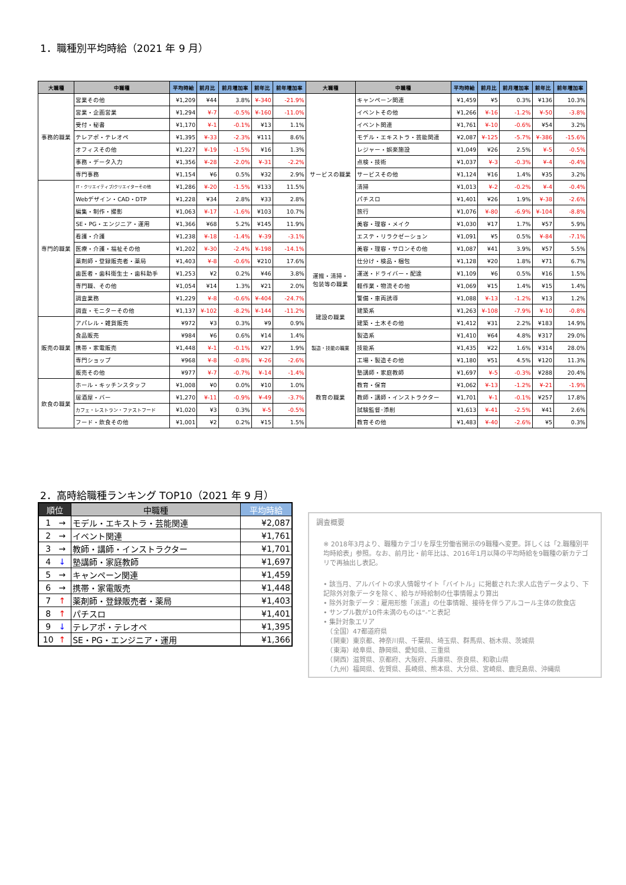1．職種別平均時給（2021 年 9 月）
| 大職種 | 中職種 | 平均時給 | 前月比 | 前月増加率 | 前年比 | 前年増加率 | 大職種 | 中職種 | 平均時給 | 前月比 | 前月増加率 | 前年比 | 前年増加率 |
| --- | --- | --- | --- | --- | --- | --- | --- | --- | --- | --- | --- | --- | --- |
| 事務的職業 | 営業その他 | ¥1,209 | ¥44 | 3.8% | ¥-340 | -21.9% | サービスの職業 | キャンペーン関連 | ¥1,459 | ¥5 | 0.3% | ¥136 | 10.3% |
| | 営業・企画営業 | ¥1,294 | ¥-7 | -0.5% | ¥-160 | -11.0% | | イベントその他 | ¥1,266 | ¥-16 | -1.2% | ¥-50 | -3.8% |
| | 受付・秘書 | ¥1,170 | ¥-1 | -0.1% | ¥13 | 1.1% | | イベント関連 | ¥1,761 | ¥-10 | -0.6% | ¥54 | 3.2% |
| | テレアポ・テレオペ | ¥1,395 | ¥-33 | -2.3% | ¥111 | 8.6% | | モデル・エキストラ・芸能関連 | ¥2,087 | ¥-125 | -5.7% | ¥-386 | -15.6% |
| | オフィスその他 | ¥1,227 | ¥-19 | -1.5% | ¥16 | 1.3% | | レジャー・娯楽施設 | ¥1,049 | ¥26 | 2.5% | ¥-5 | -0.5% |
| | 事務・データ入力 | ¥1,356 | ¥-28 | -2.0% | ¥-31 | -2.2% | | 点検・技術 | ¥1,037 | ¥-3 | -0.3% | ¥-4 | -0.4% |
| | 専門事務 | ¥1,154 | ¥6 | 0.5% | ¥32 | 2.9% | | サービスその他 | ¥1,124 | ¥16 | 1.4% | ¥35 | 3.2% |
| 専門的職業 | IT・クリエイティブ/クリエイターその他 | ¥1,286 | ¥-20 | -1.5% | ¥133 | 11.5% | | 清掃 | ¥1,013 | ¥-2 | -0.2% | ¥-4 | -0.4% |
| | Webデザイン・CAD・DTP | ¥1,228 | ¥34 | 2.8% | ¥33 | 2.8% | | パチスロ | ¥1,401 | ¥26 | 1.9% | ¥-38 | -2.6% |
| | 編集・制作・撮影 | ¥1,063 | ¥-17 | -1.6% | ¥103 | 10.7% | | 旅行 | ¥1,076 | ¥-80 | -6.9% | ¥-104 | -8.8% |
| | SE・PG・エンジニア・運用 | ¥1,366 | ¥68 | 5.2% | ¥145 | 11.9% | | 美容・理容・メイク | ¥1,030 | ¥17 | 1.7% | ¥57 | 5.9% |
| | 看護・介護 | ¥1,238 | ¥-18 | -1.4% | ¥-39 | -3.1% | | エステ・リラクゼーション | ¥1,091 | ¥5 | 0.5% | ¥-84 | -7.1% |
| | 医療・介護・福祉その他 | ¥1,202 | ¥-30 | -2.4% | ¥-198 | -14.1% | | 美容・理容・サロンその他 | ¥1,087 | ¥41 | 3.9% | ¥57 | 5.5% |
| | 薬剤師・登録販売者・薬局 | ¥1,403 | ¥-8 | -0.6% | ¥210 | 17.6% | 運搬・清掃・ 包装等の職業 | 仕分け・検品・梱包 | ¥1,128 | ¥20 | 1.8% | ¥71 | 6.7% |
| | 歯医者・歯科衛生士・歯科助手 | ¥1,253 | ¥2 | 0.2% | ¥46 | 3.8% | | 運送・ドライバー・配達 | ¥1,109 | ¥6 | 0.5% | ¥16 | 1.5% |
| | 専門職、その他 | ¥1,054 | ¥14 | 1.3% | ¥21 | 2.0% | | 軽作業・物流その他 | ¥1,069 | ¥15 | 1.4% | ¥15 | 1.4% |
| | 調査業務 | ¥1,229 | ¥-8 | -0.6% | ¥-404 | -24.7% | | 警備・車両誘導 | ¥1,088 | ¥-13 | -1.2% | ¥13 | 1.2% |
| | 調査・モニターその他 | ¥1,137 | ¥-102 | -8.2% | ¥-144 | -11.2% | 建設の職業 | 建築系 | ¥1,263 | ¥-108 | -7.9% | ¥-10 | -0.8% |
| 販売の職業 | アパレル・雑貨販売 | ¥972 | ¥3 | 0.3% | ¥9 | 0.9% | | 建築・土木その他 | ¥1,412 | ¥31 | 2.2% | ¥183 | 14.9% |
| | 食品販売 | ¥984 | ¥6 | 0.6% | ¥14 | 1.4% | 製造・技能の職業 | 製造系 | ¥1,410 | ¥64 | 4.8% | ¥317 | 29.0% |
| | 携帯・家電販売 | ¥1,448 | ¥-1 | -0.1% | ¥27 | 1.9% | | 技能系 | ¥1,435 | ¥22 | 1.6% | ¥314 | 28.0% |
| | 専門ショップ | ¥968 | ¥-8 | -0.8% | ¥-26 | -2.6% | | 工場・製造その他 | ¥1,180 | ¥51 | 4.5% | ¥120 | 11.3% |
| | 販売その他 | ¥977 | ¥-7 | -0.7% | ¥-14 | -1.4% | 教育の職業 | 塾講師・家庭教師 | ¥1,697 | ¥-5 | -0.3% | ¥288 | 20.4% |
| 飲食の職業 | ホール・キッチンスタッフ | ¥1,008 | ¥0 | 0.0% | ¥10 | 1.0% | | 教育・保育 | ¥1,062 | ¥-13 | -1.2% | ¥-21 | -1.9% |
| | 居酒屋・バー | ¥1,270 | ¥-11 | -0.9% | ¥-49 | -3.7% | | 教師・講師・インストラクター | ¥1,701 | ¥-1 | -0.1% | ¥257 | 17.8% |
| | カフェ・レストラン・ファストフード | ¥1,020 | ¥3 | 0.3% | ¥-5 | -0.5% | | 試験監督･添削 | ¥1,613 | ¥-41 | -2.5% | ¥41 | 2.6% |
| | フード・飲食その他 | ¥1,001 | ¥2 | 0.2% | ¥15 | 1.5% | | 教育その他 | ¥1,483 | ¥-40 | -2.6% | ¥5 | 0.3% |
2．高時給職種ランキング TOP10（2021 年 9 月）
| 順位 | | 中職種 | 平均時給 |
| --- | --- | --- | --- |
| 1 | → | モデル・エキストラ・芸能関連 | ¥2,087 |
| 2 | → | イベント関連 | ¥1,761 |
| 3 | → | 教師・講師・インストラクター | ¥1,701 |
| 4 | ↓ | 塾講師・家庭教師 | ¥1,697 |
| 5 | → | キャンペーン関連 | ¥1,459 |
| 6 | → | 携帯・家電販売 | ¥1,448 |
| 7 | ↑ | 薬剤師・登録販売者・薬局 | ¥1,403 |
| 8 | ↑ | パチスロ | ¥1,401 |
| 9 | ↓ | テレアポ・テレオペ | ¥1,395 |
| 10 | ↑ | SE・PG・エンジニア・運用 | ¥1,366 |
調査概要
※ 2018年3月より、職種カテゴリを厚生労働省開示の9職種へ変更。詳しくは「2.職種別平均時給表」参照。なお、前月比・前年比は、2016年1月以降の平均時給を9職種の新カテゴリで再抽出し表記。
• 該当月、アルバイトの求人情報サイト「バイトル」に掲載された求人広告データより、下記除外対象データを除く、給与が時給制の仕事情報より算出
• 除外対象データ：雇用形態「派遣」の仕事情報、接待を伴うアルコール主体の飲食店
• サンプル数が10件未満のものは“-”と表記
• 集計対象エリア
　（全国）47都道府県
　（関東）東京都、神奈川県、千葉県、埼玉県、群馬県、栃木県、茨城県
　（東海）岐阜県、静岡県、愛知県、三重県
　（関西）滋賀県、京都府、大阪府、兵庫県、奈良県、和歌山県
　（九州）福岡県、佐賀県、長崎県、熊本県、大分県、宮崎県、鹿児島県、沖縄県